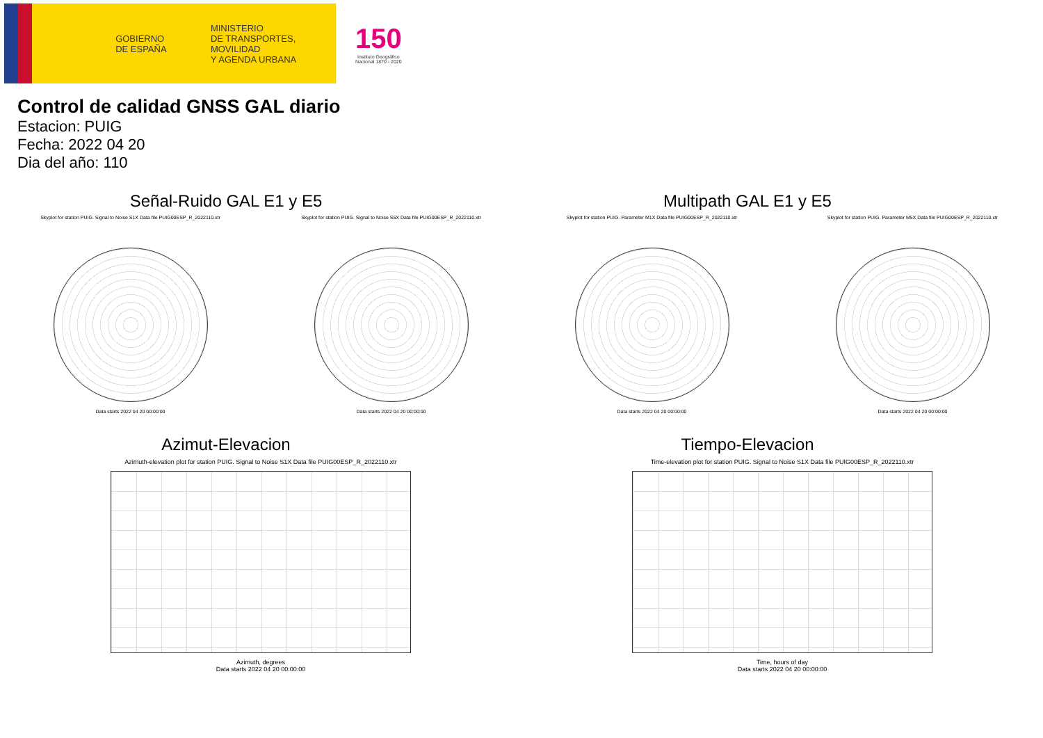GOBIERNO
DE ESPAÑA
MINISTERIO
DE TRANSPORTES, MOVILIDAD
Y AGENDA URBANA
150
Instituto Geográfico
Nacional 1870 - 2020
Control de calidad GNSS GAL diario
Estacion: PUIG
Fecha: 2022 04 20
Dia del año: 110
Señal-Ruido GAL E1 y E5
Skyplot for station PUIG. Signal to Noise S1X Data file PUIG00ESP_R_2022110.xtr
Data starts 2022 04 20 00:00:00
Skyplot for station PUIG. Signal to Noise S5X Data file PUIG00ESP_R_2022110.xtr
Data starts 2022 04 20 00:00:00
Multipath GAL E1 y E5
Skyplot for station PUIG. Parameter M1X Data file PUIG00ESP_R_2022110.xtr
Data starts 2022 04 20 00:00:00
Skyplot for station PUIG. Parameter M5X Data file PUIG00ESP_R_2022110.xtr
Data starts 2022 04 20 00:00:00
Azimut-Elevacion
Azimuth-elevation plot for station PUIG. Signal to Noise S1X Data file PUIG00ESP_R_2022110.xtr
Azimuth, degrees
Data starts 2022 04 20 00:00:00
Tiempo-Elevacion
Time-elevation plot for station PUIG. Signal to Noise S1X Data file PUIG00ESP_R_2022110.xtr
Time, hours of day
Data starts 2022 04 20 00:00:00